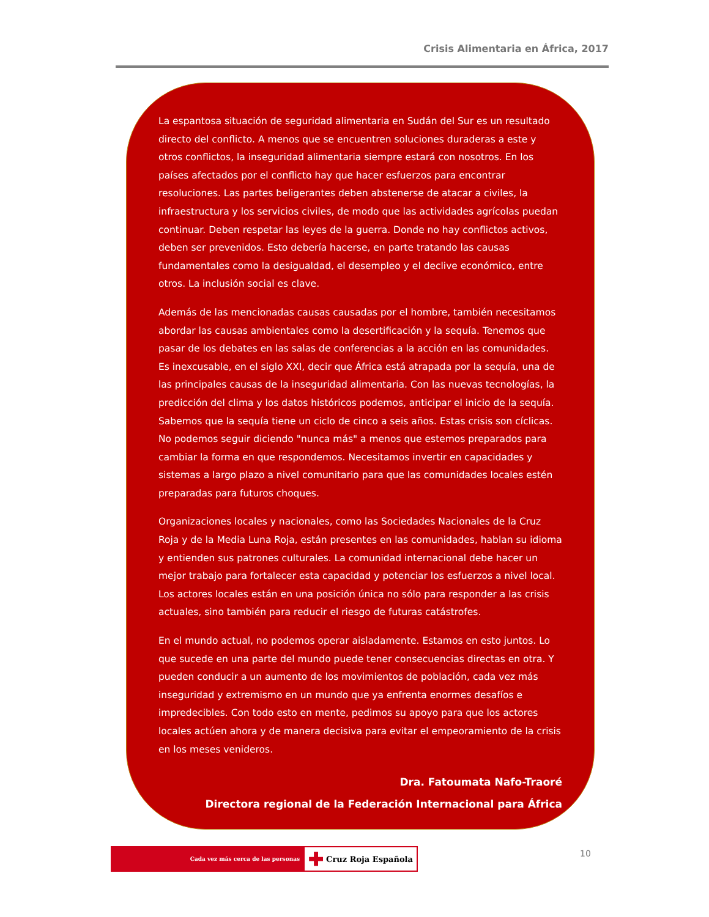Crisis Alimentaria en África, 2017
La espantosa situación de seguridad alimentaria en Sudán del Sur es un resultado directo del conflicto. A menos que se encuentren soluciones duraderas a este y otros conflictos, la inseguridad alimentaria siempre estará con nosotros. En los países afectados por el conflicto hay que hacer esfuerzos para encontrar resoluciones. Las partes beligerantes deben abstenerse de atacar a civiles, la infraestructura y los servicios civiles, de modo que las actividades agrícolas puedan continuar. Deben respetar las leyes de la guerra. Donde no hay conflictos activos, deben ser prevenidos. Esto debería hacerse, en parte tratando las causas fundamentales como la desigualdad, el desempleo y el declive económico, entre otros. La inclusión social es clave.
Además de las mencionadas causas causadas por el hombre, también necesitamos abordar las causas ambientales como la desertificación y la sequía. Tenemos que pasar de los debates en las salas de conferencias a la acción en las comunidades. Es inexcusable, en el siglo XXI, decir que África está atrapada por la sequía, una de las principales causas de la inseguridad alimentaria. Con las nuevas tecnologías, la predicción del clima y los datos históricos podemos, anticipar el inicio de la sequía. Sabemos que la sequía tiene un ciclo de cinco a seis años. Estas crisis son cíclicas. No podemos seguir diciendo "nunca más" a menos que estemos preparados para cambiar la forma en que respondemos. Necesitamos invertir en capacidades y sistemas a largo plazo a nivel comunitario para que las comunidades locales estén preparadas para futuros choques.
Organizaciones locales y nacionales, como las Sociedades Nacionales de la Cruz Roja y de la Media Luna Roja, están presentes en las comunidades, hablan su idioma y entienden sus patrones culturales. La comunidad internacional debe hacer un mejor trabajo para fortalecer esta capacidad y potenciar los esfuerzos a nivel local. Los actores locales están en una posición única no sólo para responder a las crisis actuales, sino también para reducir el riesgo de futuras catástrofes.
En el mundo actual, no podemos operar aisladamente. Estamos en esto juntos. Lo que sucede en una parte del mundo puede tener consecuencias directas en otra. Y pueden conducir a un aumento de los movimientos de población, cada vez más inseguridad y extremismo en un mundo que ya enfrenta enormes desafíos e impredecibles. Con todo esto en mente, pedimos su apoyo para que los actores locales actúen ahora y de manera decisiva para evitar el empeoramiento de la crisis en los meses venideros.
Dra. Fatoumata Nafo-Traoré
Directora regional de la Federación Internacional para África
Cada vez más cerca de las personas
✚ Cruz Roja Española
10